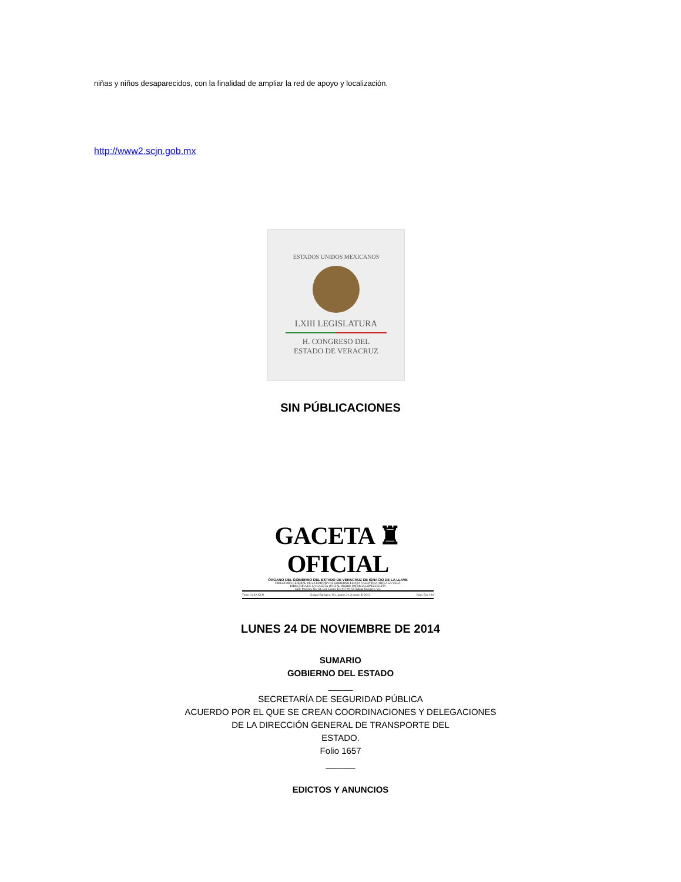niñas y niños desaparecidos, con la finalidad de ampliar la red de apoyo y localización.
http://www2.scjn.gob.mx
ESTADOS UNIDOS MEXICANOS
LXIII LEGISLATURA
H. CONGRESO DEL
ESTADO DE VERACRUZ
SIN PÚBLICACIONES
GACETA ♜ OFICIAL
ÓRGANO DEL GOBIERNO DEL ESTADO DE VERACRUZ DE IGNACIO DE LA LLAVE
DIRECTORA GENERAL DE LA EDITORA DE GOBIERNO ELVIRA VALENTINA ARTEAGA VEGA
DIRECTORA DE LA GACETA OFICIAL INGRID PATRICIA LÓPEZ DELFÍN
Calle Morelos, No. 43, Col. Centro Tel. 817-81-54 Xalapa-Enríquez, Ver.
Tomo CLXXXVII Xalapa-Enríquez, Ver., martes 21 de mayo de 2013 Núm. Ext. 194
LUNES 24 DE NOVIEMBRE DE 2014
SUMARIO
GOBIERNO DEL ESTADO
_____
SECRETARÍA DE SEGURIDAD PÚBLICA
ACUERDO POR EL QUE SE CREAN COORDINACIONES Y DELEGACIONES
DE LA DIRECCIÓN GENERAL DE TRANSPORTE DEL
ESTADO.
Folio 1657
______
EDICTOS Y ANUNCIOS